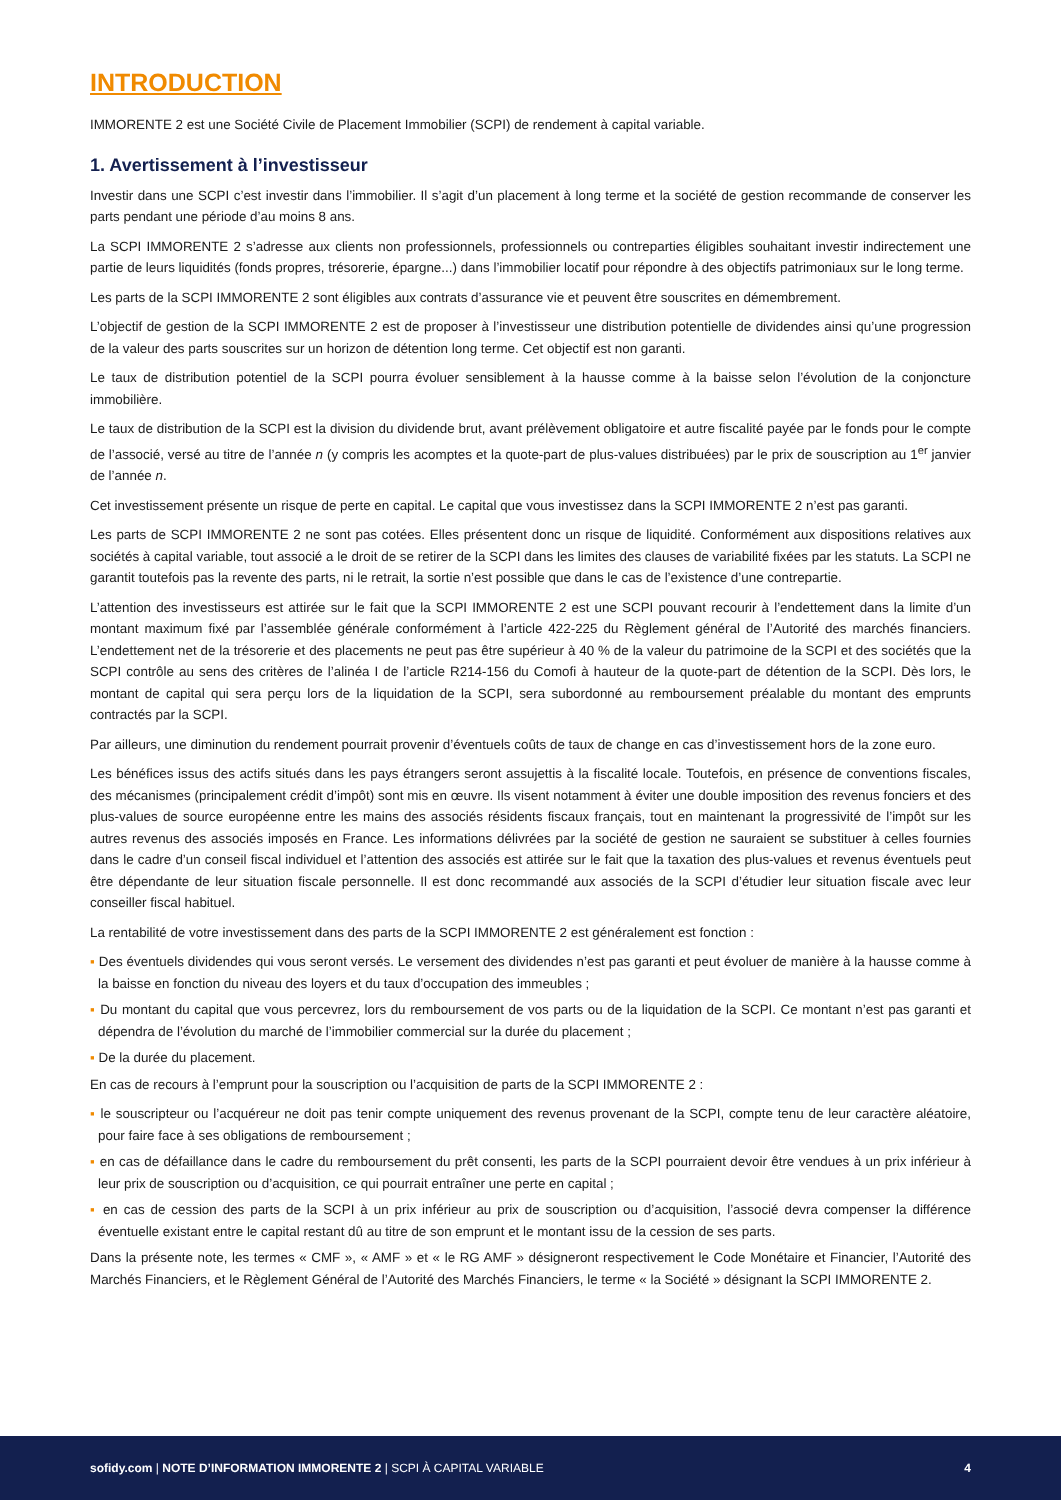INTRODUCTION
IMMORENTE 2 est une Société Civile de Placement Immobilier (SCPI) de rendement à capital variable.
1. Avertissement à l’investisseur
Investir dans une SCPI c’est investir dans l’immobilier. Il s’agit d’un placement à long terme et la société de gestion recommande de conserver les parts pendant une période d’au moins 8 ans.
La SCPI IMMORENTE 2 s’adresse aux clients non professionnels, professionnels ou contreparties éligibles souhaitant investir indirectement une partie de leurs liquidités (fonds propres, trésorerie, épargne...) dans l’immobilier locatif pour répondre à des objectifs patrimoniaux sur le long terme.
Les parts de la SCPI IMMORENTE 2 sont éligibles aux contrats d’assurance vie et peuvent être souscrites en démembrement.
L’objectif de gestion de la SCPI IMMORENTE 2 est de proposer à l’investisseur une distribution potentielle de dividendes ainsi qu’une progression de la valeur des parts souscrites sur un horizon de détention long terme. Cet objectif est non garanti.
Le taux de distribution potentiel de la SCPI pourra évoluer sensiblement à la hausse comme à la baisse selon l’évolution de la conjoncture immobilière.
Le taux de distribution de la SCPI est la division du dividende brut, avant prélèvement obligatoire et autre fiscalité payée par le fonds pour le compte de l’associé, versé au titre de l’année n (y compris les acomptes et la quote-part de plus-values distribuées) par le prix de souscription au 1<sup>er</sup> janvier de l’année n.
Cet investissement présente un risque de perte en capital. Le capital que vous investissez dans la SCPI IMMORENTE 2 n’est pas garanti.
Les parts de SCPI IMMORENTE 2 ne sont pas cotées. Elles présentent donc un risque de liquidité. Conformément aux dispositions relatives aux sociétés à capital variable, tout associé a le droit de se retirer de la SCPI dans les limites des clauses de variabilité fixées par les statuts. La SCPI ne garantit toutefois pas la revente des parts, ni le retrait, la sortie n’est possible que dans le cas de l’existence d’une contrepartie.
L’attention des investisseurs est attirée sur le fait que la SCPI IMMORENTE 2 est une SCPI pouvant recourir à l’endettement dans la limite d’un montant maximum fixé par l’assemblée générale conformément à l’article 422-225 du Règlement général de l’Autorité des marchés financiers. L’endettement net de la trésorerie et des placements ne peut pas être supérieur à 40 % de la valeur du patrimoine de la SCPI et des sociétés que la SCPI contrôle au sens des critères de l’alinéa I de l’article R214-156 du Comofi à hauteur de la quote-part de détention de la SCPI. Dès lors, le montant de capital qui sera perçu lors de la liquidation de la SCPI, sera subordonné au remboursement préalable du montant des emprunts contractés par la SCPI.
Par ailleurs, une diminution du rendement pourrait provenir d’éventuels coûts de taux de change en cas d’investissement hors de la zone euro.
Les bénéfices issus des actifs situés dans les pays étrangers seront assujettis à la fiscalité locale. Toutefois, en présence de conventions fiscales, des mécanismes (principalement crédit d’impôt) sont mis en œuvre. Ils visent notamment à éviter une double imposition des revenus fonciers et des plus-values de source européenne entre les mains des associés résidents fiscaux français, tout en maintenant la progressivité de l’impôt sur les autres revenus des associés imposés en France. Les informations délivrées par la société de gestion ne sauraient se substituer à celles fournies dans le cadre d’un conseil fiscal individuel et l’attention des associés est attirée sur le fait que la taxation des plus-values et revenus éventuels peut être dépendante de leur situation fiscale personnelle. Il est donc recommandé aux associés de la SCPI d’étudier leur situation fiscale avec leur conseiller fiscal habituel.
La rentabilité de votre investissement dans des parts de la SCPI IMMORENTE 2 est généralement est fonction :
▪ Des éventuels dividendes qui vous seront versés. Le versement des dividendes n’est pas garanti et peut évoluer de manière à la hausse comme à la baisse en fonction du niveau des loyers et du taux d’occupation des immeubles ;
▪ Du montant du capital que vous percevrez, lors du remboursement de vos parts ou de la liquidation de la SCPI. Ce montant n’est pas garanti et dépendra de l’évolution du marché de l’immobilier commercial sur la durée du placement ;
▪ De la durée du placement.
En cas de recours à l’emprunt pour la souscription ou l’acquisition de parts de la SCPI IMMORENTE 2 :
▪ le souscripteur ou l’acquéreur ne doit pas tenir compte uniquement des revenus provenant de la SCPI, compte tenu de leur caractère aléatoire, pour faire face à ses obligations de remboursement ;
▪ en cas de défaillance dans le cadre du remboursement du prêt consenti, les parts de la SCPI pourraient devoir être vendues à un prix inférieur à leur prix de souscription ou d’acquisition, ce qui pourrait entraîner une perte en capital ;
▪ en cas de cession des parts de la SCPI à un prix inférieur au prix de souscription ou d’acquisition, l’associé devra compenser la différence éventuelle existant entre le capital restant dû au titre de son emprunt et le montant issu de la cession de ses parts.
Dans la présente note, les termes « CMF », « AMF » et « le RG AMF » désigneront respectivement le Code Monétaire et Financier, l’Autorité des Marchés Financiers, et le Règlement Général de l’Autorité des Marchés Financiers, le terme « la Société » désignant la SCPI IMMORENTE 2.
sofidy.com | NOTE D’INFORMATION IMMORENTE 2 | SCPI À CAPITAL VARIABLE
4